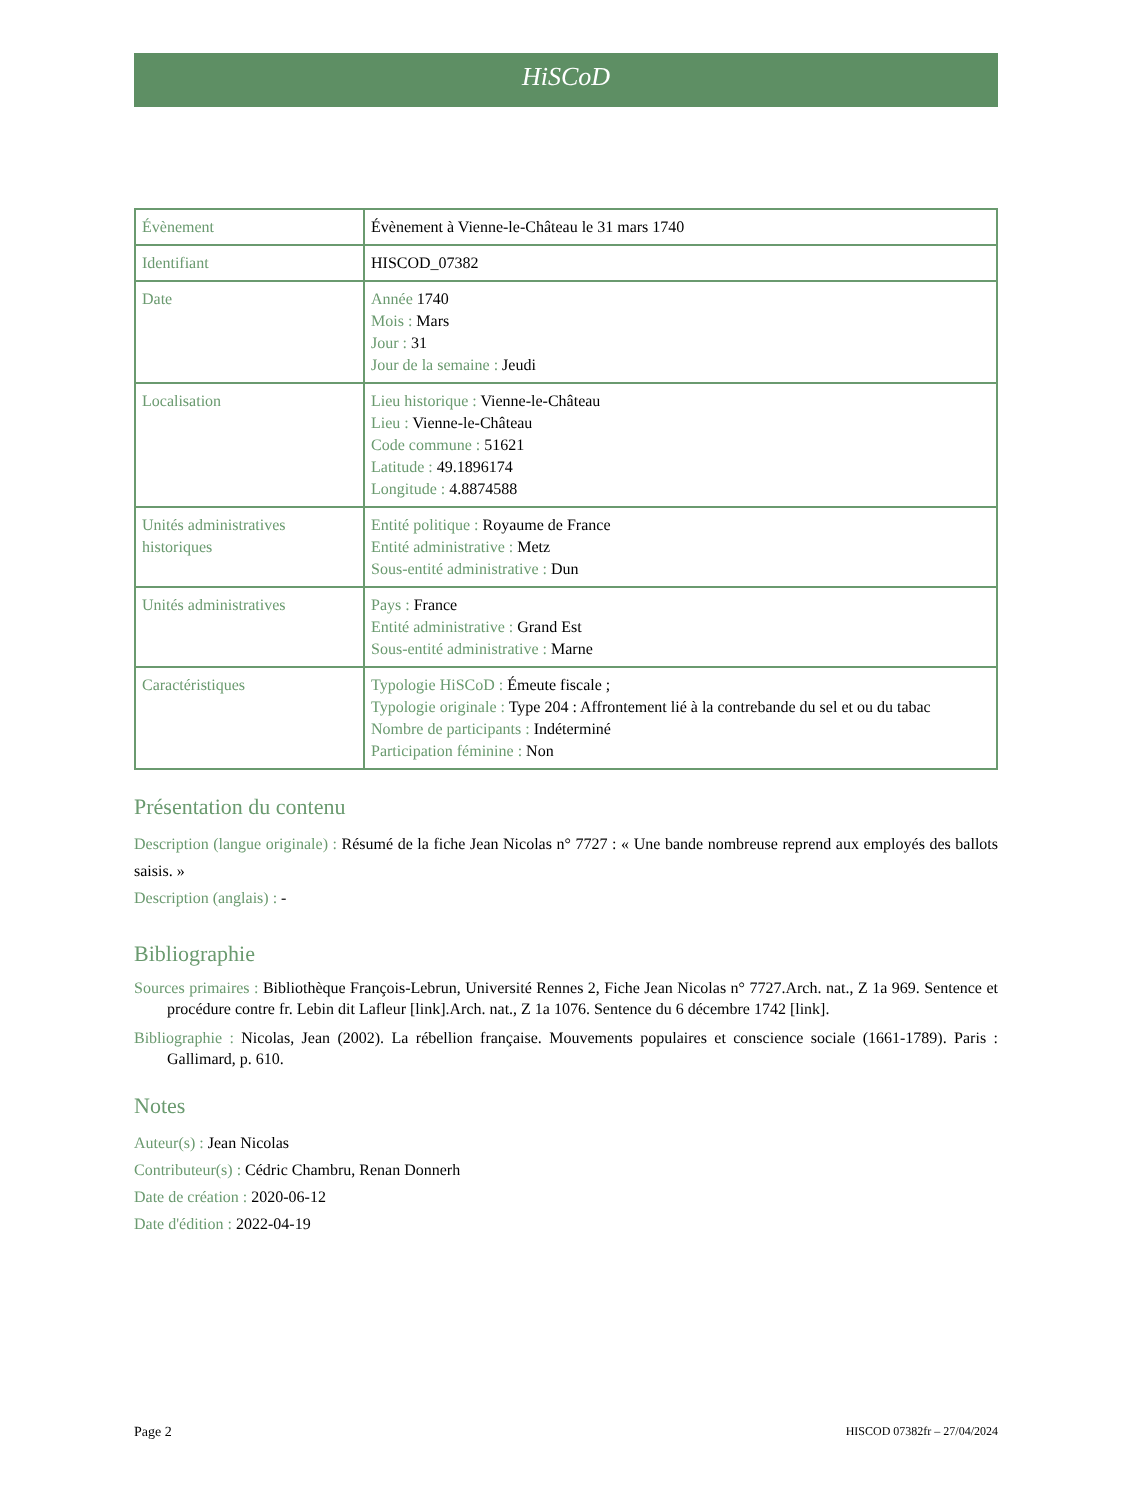HiSCoD
| Évènement | Évènement à Vienne-le-Château le 31 mars 1740 |
| Identifiant | HISCOD_07382 |
| Date | Année 1740 Mois : Mars Jour : 31 Jour de la semaine : Jeudi |
| Localisation | Lieu historique : Vienne-le-Château Lieu : Vienne-le-Château Code commune : 51621 Latitude : 49.1896174 Longitude : 4.8874588 |
| Unités administratives historiques | Entité politique : Royaume de France Entité administrative : Metz Sous-entité administrative : Dun |
| Unités administratives | Pays : France Entité administrative : Grand Est Sous-entité administrative : Marne |
| Caractéristiques | Typologie HiSCoD : Émeute fiscale ; Typologie originale : Type 204 : Affrontement lié à la contrebande du sel et ou du tabac Nombre de participants : Indéterminé Participation féminine : Non |
Présentation du contenu
Description (langue originale) : Résumé de la fiche Jean Nicolas n° 7727 : « Une bande nombreuse reprend aux employés des ballots saisis. »
Description (anglais) : -
Bibliographie
Sources primaires : Bibliothèque François-Lebrun, Université Rennes 2, Fiche Jean Nicolas n° 7727.Arch. nat., Z 1a 969. Sentence et procédure contre fr. Lebin dit Lafleur [link].Arch. nat., Z 1a 1076. Sentence du 6 décembre 1742 [link].
Bibliographie : Nicolas, Jean (2002). La rébellion française. Mouvements populaires et conscience sociale (1661-1789). Paris : Gallimard, p. 610.
Notes
Auteur(s) : Jean Nicolas
Contributeur(s) : Cédric Chambru, Renan Donnerh
Date de création : 2020-06-12
Date d'édition : 2022-04-19
Page 2 HISCOD 07382fr – 27/04/2024